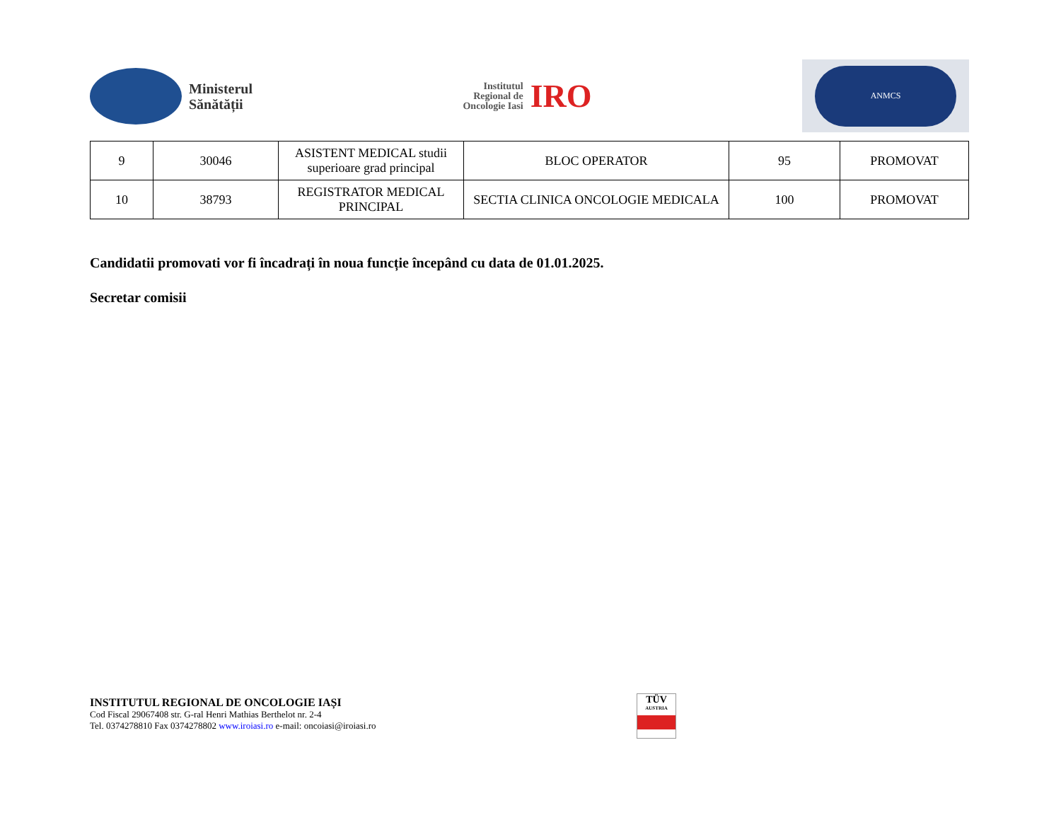Ministerul
Sănătății
Institutul
Regional de
Oncologie Iasi
IRO
ANMCS
| 9 | 30046 | ASISTENT MEDICAL studii superioare grad principal | BLOC OPERATOR | 95 | PROMOVAT |
| 10 | 38793 | REGISTRATOR MEDICAL PRINCIPAL | SECTIA CLINICA ONCOLOGIE MEDICALA | 100 | PROMOVAT |
Candidatii promovati vor fi încadrați în noua funcție începând cu data de 01.01.2025.
Secretar comisii
INSTITUTUL REGIONAL DE ONCOLOGIE IAȘI
Cod Fiscal 29067408 str. G-ral Henri Mathias Berthelot nr. 2-4
Tel. 0374278810 Fax 0374278802 www.iroiasi.ro e-mail: oncoiasi@iroiasi.ro
TÜV
AUSTRIA